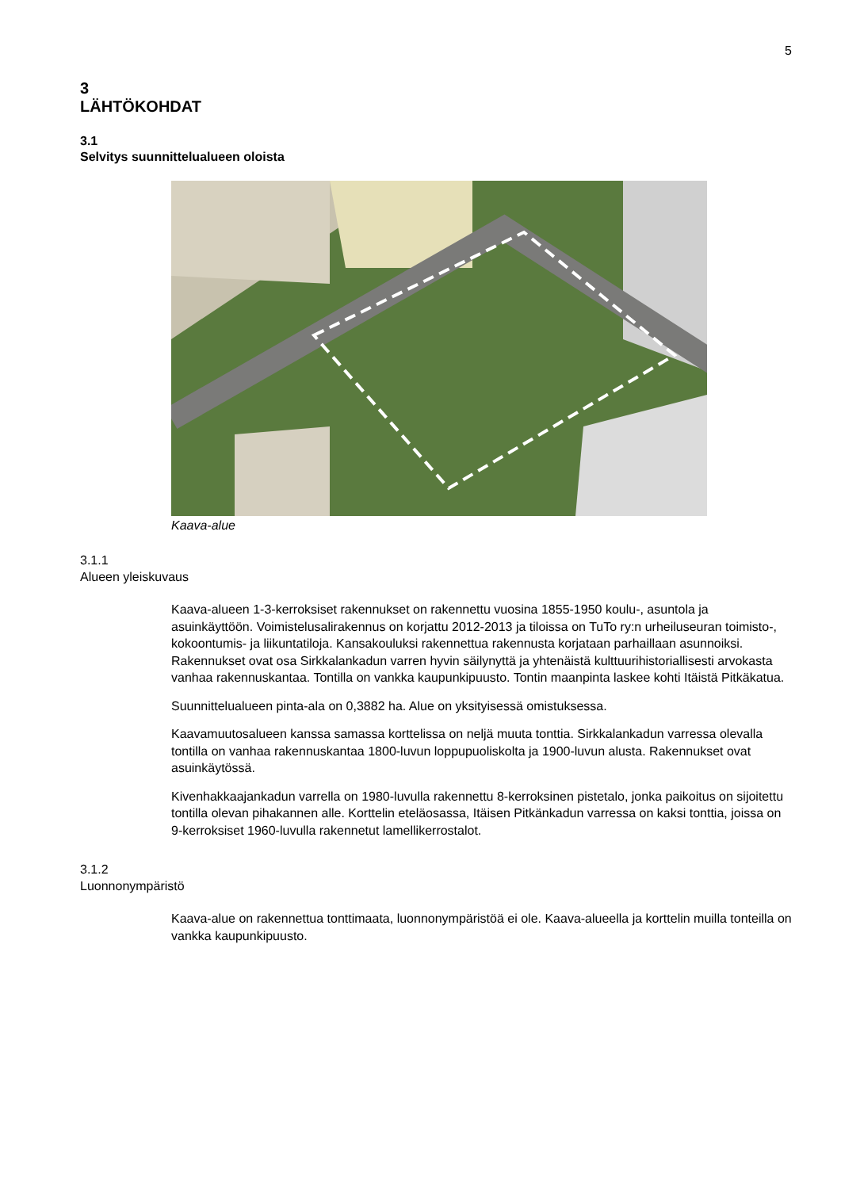5
3
LÄHTÖKOHDAT
3.1
Selvitys suunnittelualueen oloista
Kaava-alue
3.1.1
Alueen yleiskuvaus
Kaava-alueen 1-3-kerroksiset rakennukset on rakennettu vuosina 1855-1950 koulu-, asuntola ja asuinkäyttöön. Voimistelusalirakennus on korjattu 2012-2013 ja tiloissa on TuTo ry:n urheiluseuran toimisto-, kokoontumis- ja liikuntatiloja. Kansakouluksi rakennet­tua rakennusta korjataan parhaillaan asunnoiksi. Rakennukset ovat osa Sirkkalankadun varren hyvin säilynyttä ja yhtenäistä kulttuurihistoriallisesti arvokasta vanhaa rakennus­kantaa. Tontilla on vankka kaupunkipuusto. Tontin maanpinta laskee kohti Itäistä Pitkäka­tua.
Suunnittelualueen pinta-ala on 0,3882 ha. Alue on yksityisessä omistuksessa.
Kaavamuutosalueen kanssa samassa korttelissa on neljä muuta tonttia. Sirkkalankadun varressa olevalla tontilla on vanhaa rakennuskantaa 1800-luvun loppupuoliskolta ja 1900-luvun alusta. Rakennukset ovat asuinkäytössä.
Kivenhakkaajankadun varrella on 1980-luvulla rakennettu 8-kerroksinen pistetalo, jonka paikoitus on sijoitettu tontilla olevan pihakannen alle. Korttelin eteläosassa, Itäisen Pit­känkadun varressa on kaksi tonttia, joissa on 9-kerroksiset 1960-luvulla rakennetut lamel­likerrostalot.
3.1.2
Luonnonympäristö
Kaava-alue on rakennettua tonttimaata, luonnonympäristöä ei ole. Kaava-alueella ja kort­telin muilla tonteilla on vankka kaupunkipuusto.